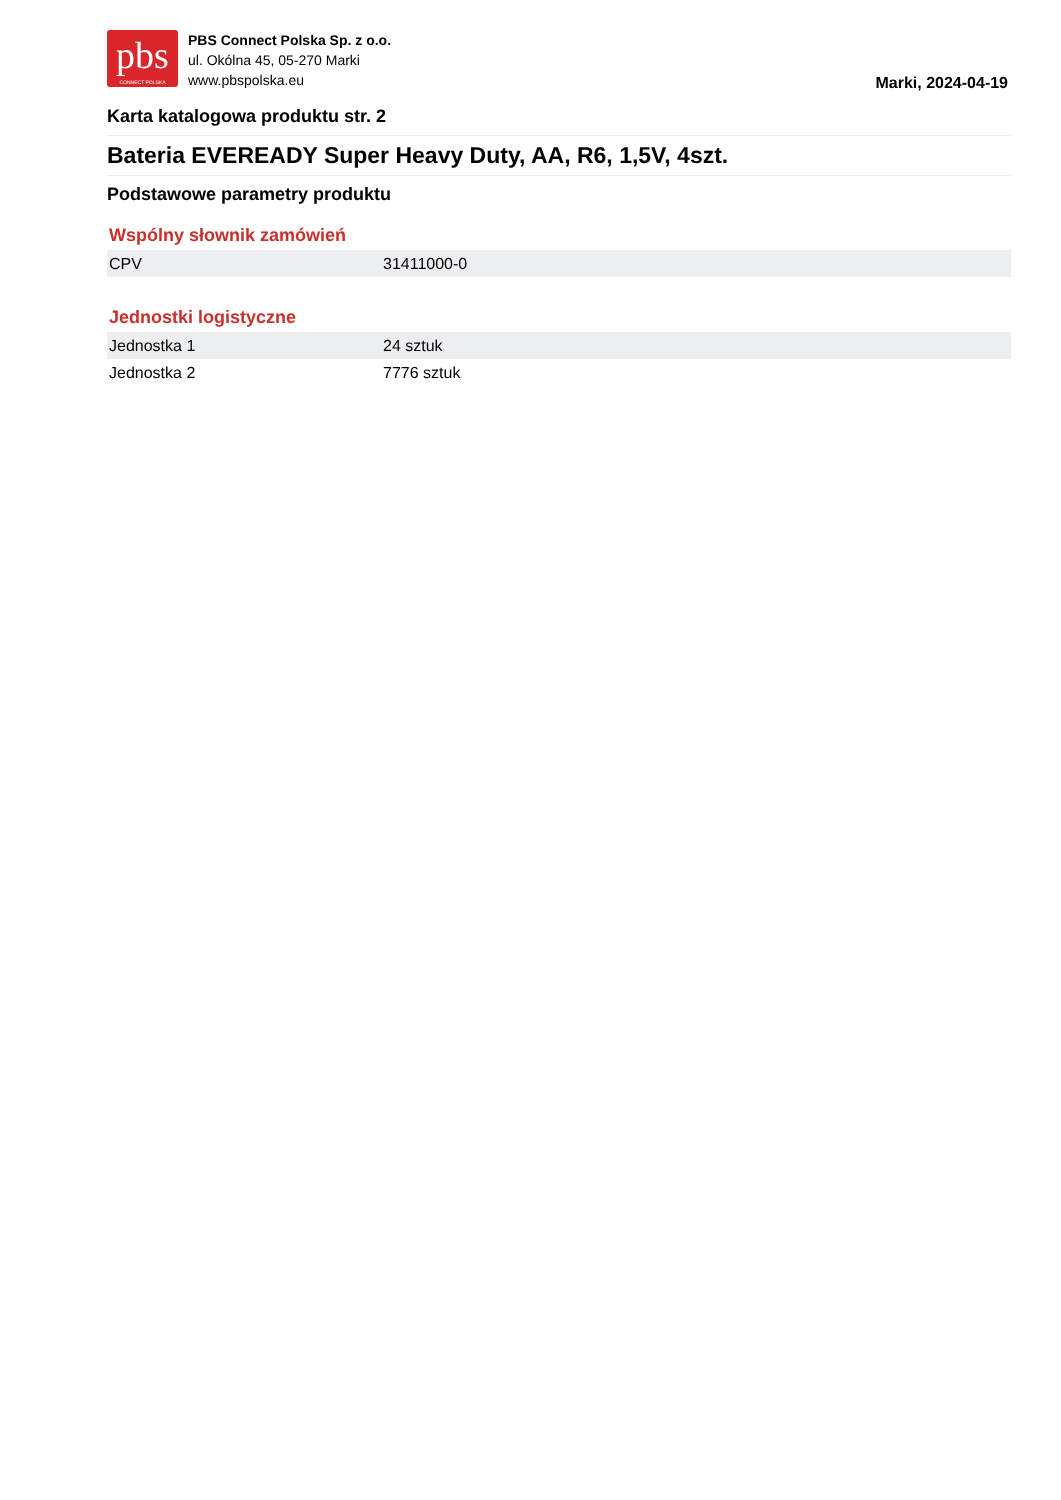pbs
CONNECT POLSKA
PBS Connect Polska Sp. z o.o.
ul. Okólna 45, 05-270 Marki
www.pbspolska.eu
Marki, 2024-04-19
Karta katalogowa produktu str. 2
Bateria EVEREADY Super Heavy Duty, AA, R6, 1,5V, 4szt.
Podstawowe parametry produktu
Wspólny słownik zamówień
| CPV | 31411000-0 |
Jednostki logistyczne
| Jednostka 1 | 24 sztuk |
| Jednostka 2 | 7776 sztuk |